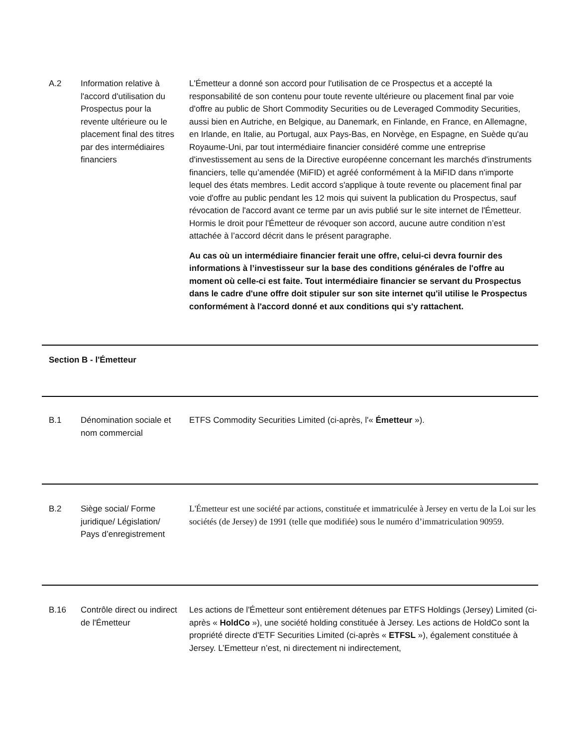| A.2 | Information relative à l'accord d'utilisation du Prospectus pour la revente ultérieure ou le placement final des titres par des intermédiaires financiers | L'Émetteur a donné son accord pour l'utilisation de ce Prospectus et a accepté la responsabilité de son contenu pour toute revente ultérieure ou placement final par voie d'offre au public de Short Commodity Securities ou de Leveraged Commodity Securities, aussi bien en Autriche, en Belgique, au Danemark, en Finlande, en France, en Allemagne, en Irlande, en Italie, au Portugal, aux Pays-Bas, en Norvège, en Espagne, en Suède qu'au Royaume-Uni, par tout intermédiaire financier considéré comme une entreprise d'investissement au sens de la Directive européenne concernant les marchés d'instruments financiers, telle qu’amendée (MiFID) et agréé conformément à la MiFID dans n'importe lequel des états membres. Ledit accord s'applique à toute revente ou placement final par voie d'offre au public pendant les 12 mois qui suivent la publication du Prospectus, sauf révocation de l'accord avant ce terme par un avis publié sur le site internet de l'Émetteur. Hormis le droit pour l'Émetteur de révoquer son accord, aucune autre condition n’est attachée à l’accord décrit dans le présent paragraphe. Au cas où un intermédiaire financier ferait une offre, celui-ci devra fournir des informations à l’investisseur sur la base des conditions générales de l'offre au moment où celle-ci est faite. Tout intermédiaire financier se servant du Prospectus dans le cadre d'une offre doit stipuler sur son site internet qu'il utilise le Prospectus conformément à l'accord donné et aux conditions qui s'y rattachent. |
| Section B - l'Émetteur | | |
| B.1 | Dénomination sociale et nom commercial | ETFS Commodity Securities Limited (ci-après, l'« Émetteur »). |
| B.2 | Siège social/ Forme juridique/ Législation/ Pays d’enregistrement | L'Émetteur est une société par actions, constituée et immatriculée à Jersey en vertu de la Loi sur les sociétés (de Jersey) de 1991 (telle que modifiée) sous le numéro d’immatriculation 90959. |
| B.16 | Contrôle direct ou indirect de l'Émetteur | Les actions de l'Émetteur sont entièrement détenues par ETFS Holdings (Jersey) Limited (ci-après « HoldCo »), une société holding constituée à Jersey. Les actions de HoldCo sont la propriété directe d'ETF Securities Limited (ci-après « ETFSL »), également constituée à Jersey. L’Emetteur n’est, ni directement ni indirectement, |